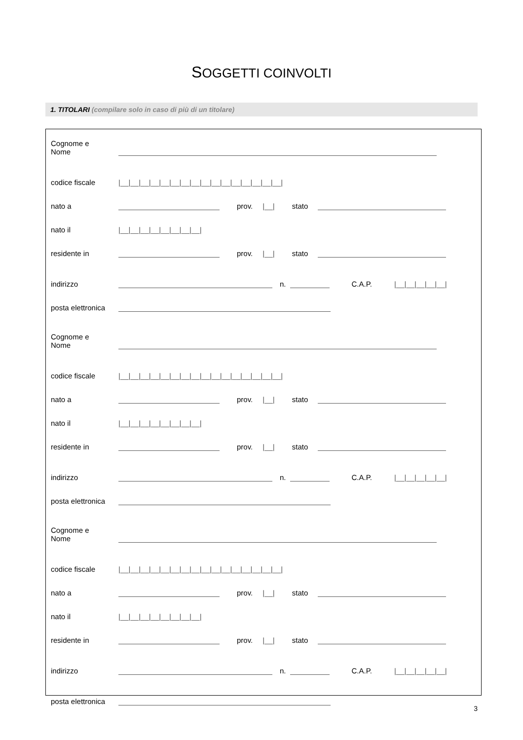SOGGETTI COINVOLTI
1. TITOLARI (compilare solo in caso di più di un titolare)
Cognome e
Nome
codice fiscale
|__|__|__|__|__|__|__|__|__|__|__|__|__|__|__|__|
nato a
prov. |__| stato
nato il
|__|__|__|__|__|__|__|__|
residente in
prov. |__| stato
indirizzo
n. C.A.P. |__|__|__|__|__|
posta elettronica
Cognome e
Nome
codice fiscale
|__|__|__|__|__|__|__|__|__|__|__|__|__|__|__|__|
nato a
prov. |__| stato
nato il
|__|__|__|__|__|__|__|__|
residente in
prov. |__| stato
indirizzo
n. C.A.P. |__|__|__|__|__|
posta elettronica
Cognome e
Nome
codice fiscale
|__|__|__|__|__|__|__|__|__|__|__|__|__|__|__|__|
nato a
prov. |__| stato
nato il
|__|__|__|__|__|__|__|__|
residente in
prov. |__| stato
indirizzo
n. C.A.P. |__|__|__|__|__|
posta elettronica
3